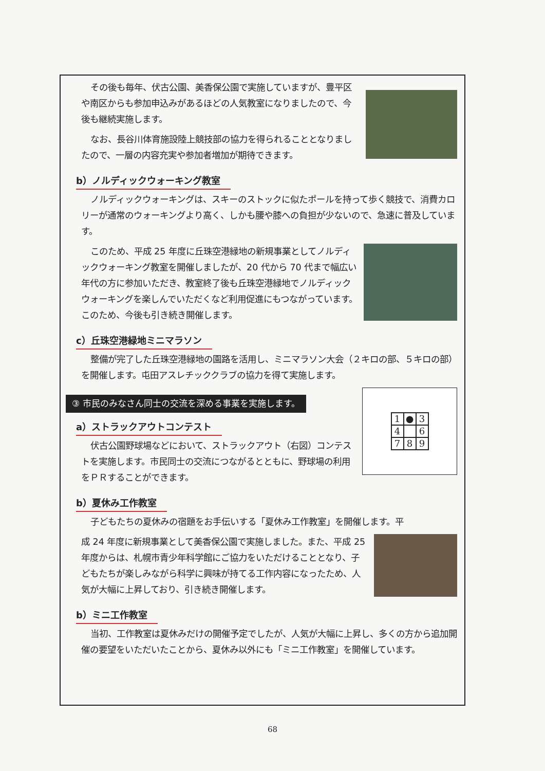その後も毎年、伏古公園、美香保公園で実施していますが、豊平区や南区からも参加申込みがあるほどの人気教室になりましたので、今後も継続実施します。
なお、長谷川体育施設陸上競技部の協力を得られることとなりましたので、一層の内容充実や参加者増加が期待できます。
b）ノルディックウォーキング教室
ノルディックウォーキングは、スキーのストックに似たポールを持って歩く競技で、消費カロリーが通常のウォーキングより高く、しかも腰や膝への負担が少ないので、急速に普及しています。
このため、平成 25 年度に丘珠空港緑地の新規事業としてノルディックウォーキング教室を開催しましたが、20 代から 70 代まで幅広い年代の方に参加いただき、教室終了後も丘珠空港緑地でノルディックウォーキングを楽しんでいただくなど利用促進にもつながっています。このため、今後も引き続き開催します。
c）丘珠空港緑地ミニマラソン
整備が完了した丘珠空港緑地の園路を活用し、ミニマラソン大会（２キロの部、５キロの部）を開催します。屯田アスレチッククラブの協力を得て実施します。
③ 市民のみなさん同士の交流を深める事業を実施します。
a）ストラックアウトコンテスト
伏古公園野球場などにおいて、ストラックアウト（右図）コンテストを実施します。市民同士の交流につながるとともに、野球場の利用をＰＲすることができます。
| 1 | ● | 3 |
| 4 | | 6 |
| 7 | 8 | 9 |
b）夏休み工作教室
子どもたちの夏休みの宿題をお手伝いする「夏休み工作教室」を開催します。平
成 24 年度に新規事業として美香保公園で実施しました。また、平成 25 年度からは、札幌市青少年科学館にご協力をいただけることとなり、子どもたちが楽しみながら科学に興味が持てる工作内容になったため、人気が大幅に上昇しており、引き続き開催します。
b）ミニ工作教室
当初、工作教室は夏休みだけの開催予定でしたが、人気が大幅に上昇し、多くの方から追加開催の要望をいただいたことから、夏休み以外にも「ミニ工作教室」を開催しています。
68